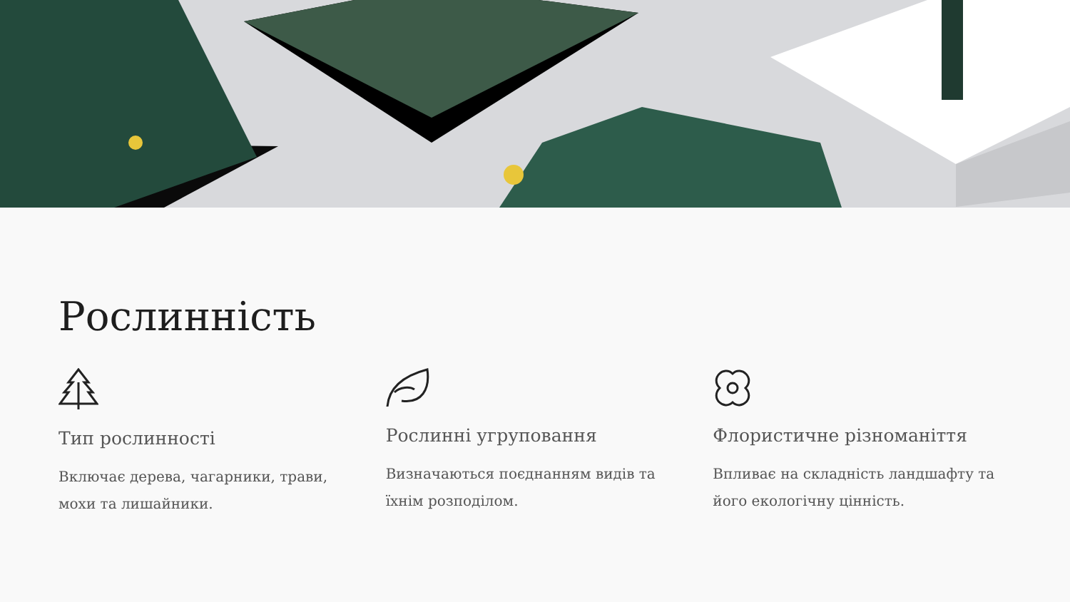Рослинність
Тип рослинності
Включає дерева, чагарники, трави, мохи та лишайники.
Рослинні угруповання
Визначаються поєднанням видів та їхнім розподілом.
Флористичне різноманіття
Впливає на складність ландшафту та його екологічну цінність.